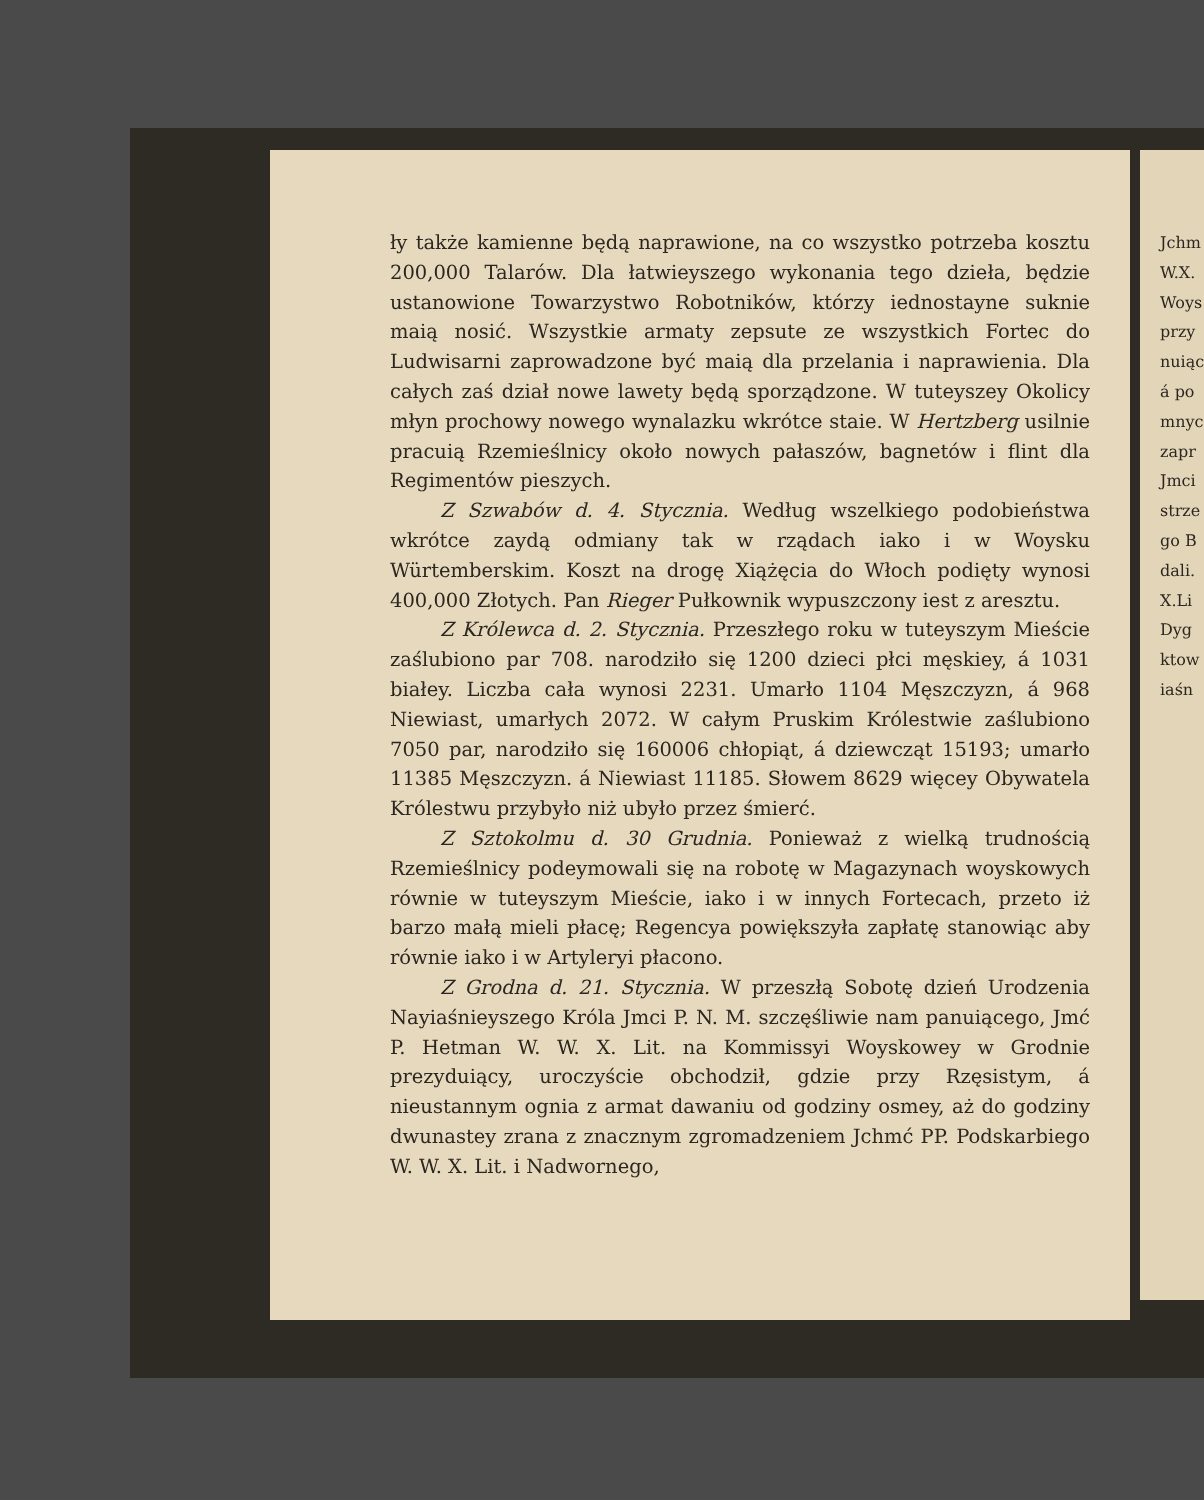ły także kamienne będą naprawione, na co wszystko potrzeba kosztu 200,000 Talarów. Dla łatwieyszego wykonania tego dzieła, będzie ustanowione Towarzystwo Robotników, którzy iednostayne suknie maią nosić. Wszystkie armaty zepsute ze wszystkich Fortec do Ludwisarni zaprowadzone być maią dla przelania i naprawienia. Dla całych zaś dział nowe lawety będą sporządzone. W tuteyszey Okolicy młyn prochowy nowego wynalazku wkrótce staie. W Hertzberg usilnie pracuią Rzemieślnicy około nowych pałaszów, bagnetów i flint dla Regimentów pieszych.
Z Szwabów d. 4. Stycznia. Według wszelkiego podobieństwa wkrótce zaydą odmiany tak w rządach iako i w Woysku Würtemberskim. Koszt na drogę Xiążęcia do Włoch podięty wynosi 400,000 Złotych. Pan Rieger Pułkownik wypuszczony iest z aresztu.
Z Królewca d. 2. Stycznia. Przeszłego roku w tuteyszym Mieście zaślubiono par 708. narodziło się 1200 dzieci płci męskiey, á 1031 białey. Liczba cała wynosi 2231. Umarło 1104 Męszczyzn, á 968 Niewiast, umarłych 2072. W całym Pruskim Królestwie zaślubiono 7050 par, narodziło się 160006 chłopiąt, á dziewcząt 15193; umarło 11385 Męszczyzn. á Niewiast 11185. Słowem 8629 więcey Obywatela Królestwu przybyło niż ubyło przez śmierć.
Z Sztokolmu d. 30 Grudnia. Ponieważ z wielką trudnością Rzemieślnicy podeymowali się na robotę w Magazynach woyskowych równie w tuteyszym Mieście, iako i w innych Fortecach, przeto iż barzo małą mieli płacę; Regencya powiększyła zapłatę stanowiąc aby równie iako i w Artyleryi płacono.
Z Grodna d. 21. Stycznia. W przeszłą Sobotę dzień Urodzenia Nayiaśnieyszego Króla Jmci P. N. M. szczęśliwie nam panuiącego, Jmć P. Hetman W. W. X. Lit. na Kommissyi Woyskowey w Grodnie prezyduiący, uroczyście obchodził, gdzie przy Rzęsistym, á nieustannym ognia z armat dawaniu od godziny osmey, aż do godziny dwunastey zrana z znacznym zgromadzeniem Jchmć PP. Podskarbiego W. W. X. Lit. i Nadwornego,
Jchm
W.X.
Woys
przy
nuiąc
á po
mnyc
zapr
Jmci
strze
go B
dali.
X.Li
Dyg
ktow
iaśn